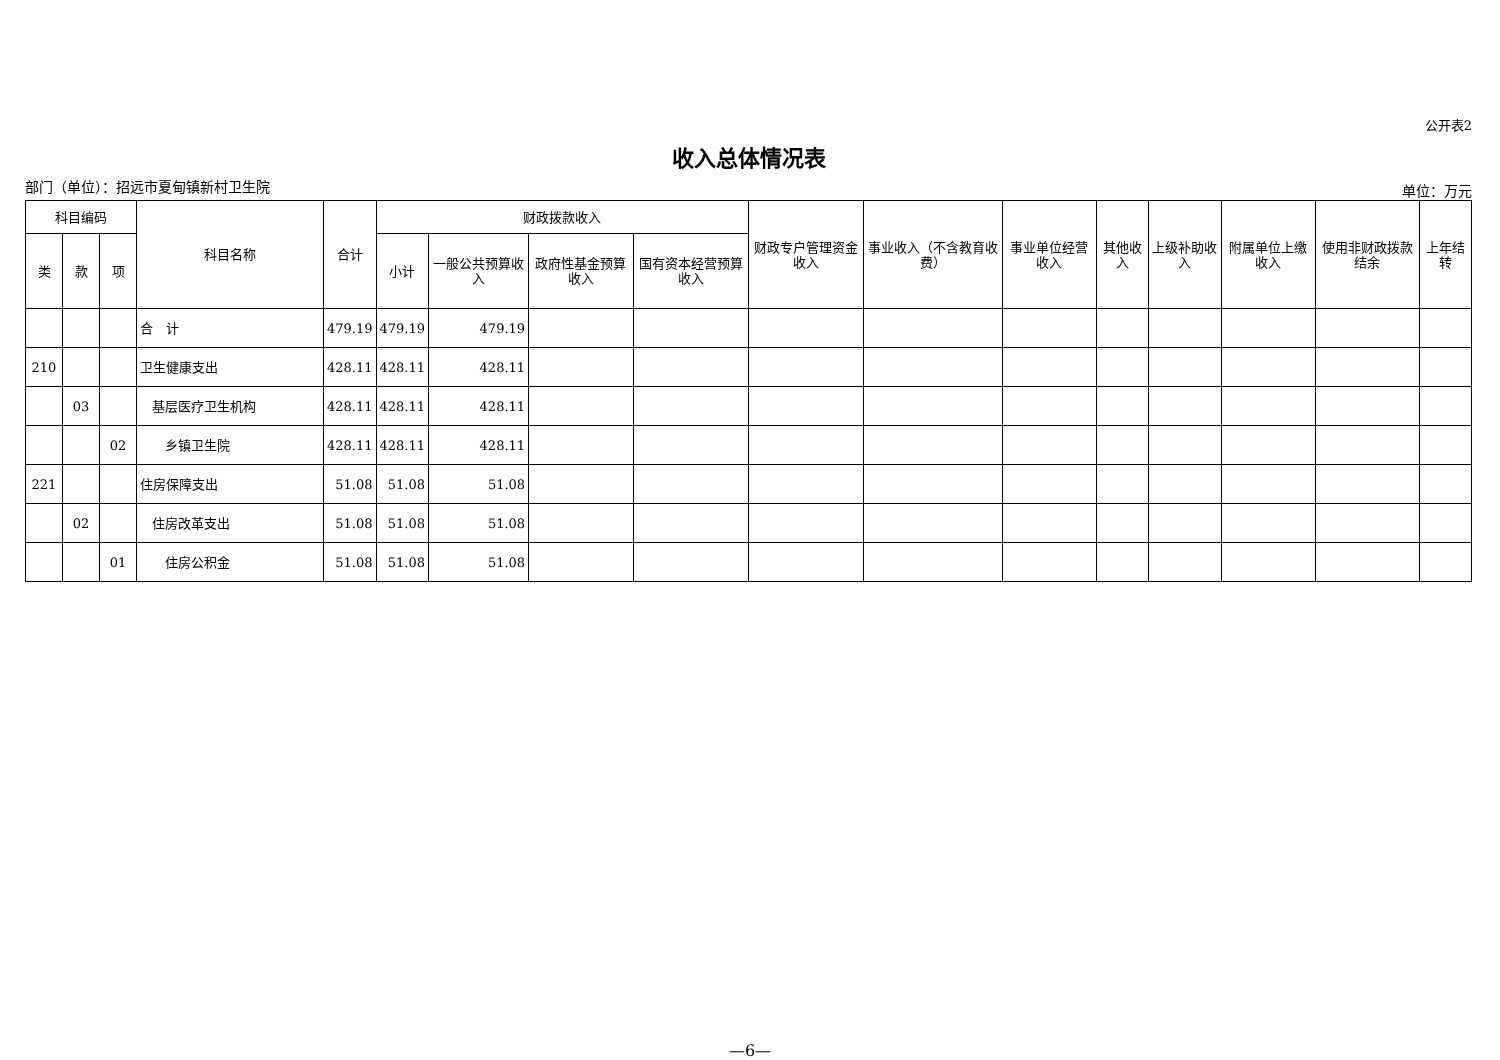公开表2
收入总体情况表
部门（单位）：招远市夏甸镇新村卫生院 单位：万元
| 科目编码 | | | 科目名称 | 合计 | 财政拨款收入 | | | | 财政专户管理资金收入 | 事业收入（不含教育收费） | 事业单位经营收入 | 其他收入 | 上级补助收入 | 附属单位上缴收入 | 使用非财政拨款结余 | 上年结转 |
| --- | --- | --- | --- | --- | --- | --- | --- | --- | --- | --- | --- | --- | --- | --- | --- | --- |
| 类 | 款 | 项 | | | 小计 | 一般公共预算收入 | 政府性基金预算收入 | 国有资本经营预算收入 | | | | | | | | |
| | | | 合 计 | 479.19 | 479.19 | 479.19 | | | | | | | | | | |
| 210 | | | 卫生健康支出 | 428.11 | 428.11 | 428.11 | | | | | | | | | | |
| | 03 | | 基层医疗卫生机构 | 428.11 | 428.11 | 428.11 | | | | | | | | | | |
| | | 02 | 乡镇卫生院 | 428.11 | 428.11 | 428.11 | | | | | | | | | | |
| 221 | | | 住房保障支出 | 51.08 | 51.08 | 51.08 | | | | | | | | | | |
| | 02 | | 住房改革支出 | 51.08 | 51.08 | 51.08 | | | | | | | | | | |
| | | 01 | 住房公积金 | 51.08 | 51.08 | 51.08 | | | | | | | | | | |
—6—